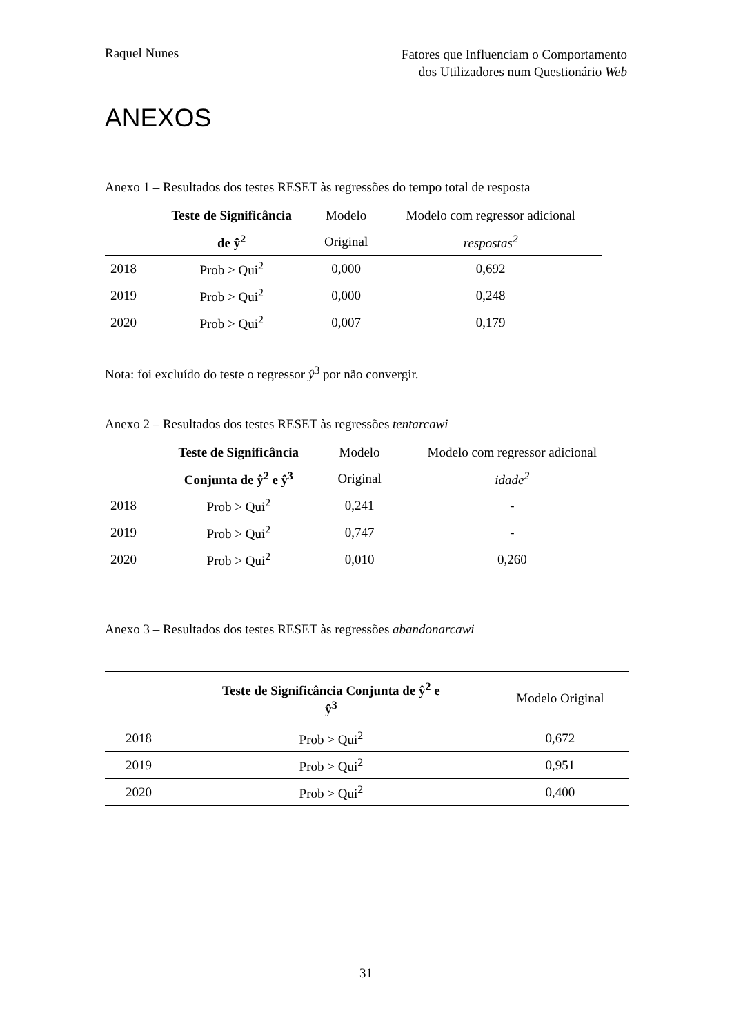Raquel Nunes
Fatores que Influenciam o Comportamento
dos Utilizadores num Questionário Web
ANEXOS
Anexo 1 – Resultados dos testes RESET às regressões do tempo total de resposta
| | Teste de Significância | Modelo | Modelo com regressor adicional |
| --- | --- | --- | --- |
| | de ŷ<sup>2</sup> | Original | respostas<sup>2</sup> |
| 2018 | Prob > Qui<sup>2</sup> | 0,000 | 0,692 |
| 2019 | Prob > Qui<sup>2</sup> | 0,000 | 0,248 |
| 2020 | Prob > Qui<sup>2</sup> | 0,007 | 0,179 |
Nota: foi excluído do teste o regressor ŷ<sup>3</sup> por não convergir.
Anexo 2 – Resultados dos testes RESET às regressões tentarcawi
| | Teste de Significância | Modelo | Modelo com regressor adicional |
| --- | --- | --- | --- |
| | Conjunta de ŷ<sup>2</sup> e ŷ<sup>3</sup> | Original | idade<sup>2</sup> |
| 2018 | Prob > Qui<sup>2</sup> | 0,241 | - |
| 2019 | Prob > Qui<sup>2</sup> | 0,747 | - |
| 2020 | Prob > Qui<sup>2</sup> | 0,010 | 0,260 |
Anexo 3 – Resultados dos testes RESET às regressões abandonarcawi
| | Teste de Significância Conjunta de ŷ<sup>2</sup> e ŷ<sup>3</sup> | Modelo Original |
| --- | --- | --- |
| 2018 | Prob > Qui<sup>2</sup> | 0,672 |
| 2019 | Prob > Qui<sup>2</sup> | 0,951 |
| 2020 | Prob > Qui<sup>2</sup> | 0,400 |
31